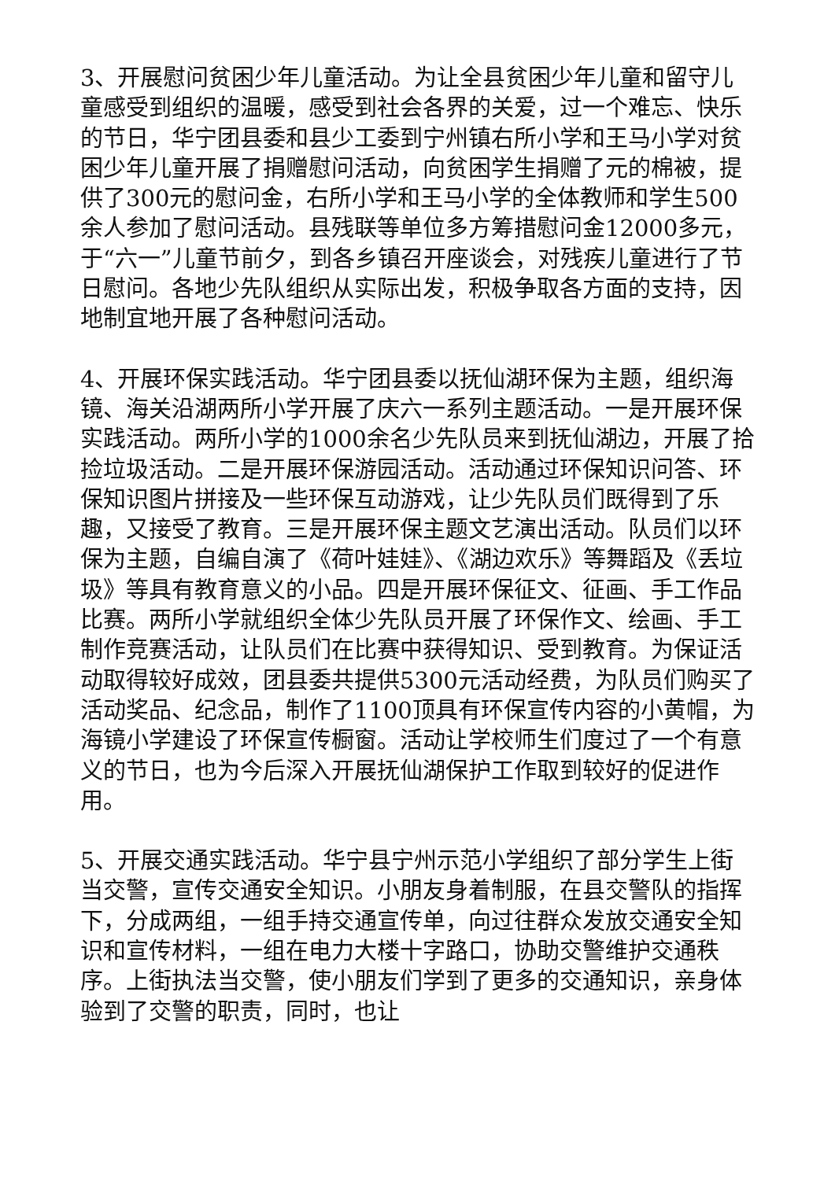3、开展慰问贫困少年儿童活动。为让全县贫困少年儿童和留守儿童感受到组织的温暖，感受到社会各界的关爱，过一个难忘、快乐的节日，华宁团县委和县少工委到宁州镇右所小学和王马小学对贫困少年儿童开展了捐赠慰问活动，向贫困学生捐赠了元的棉被，提供了300元的慰问金，右所小学和王马小学的全体教师和学生500余人参加了慰问活动。县残联等单位多方筹措慰问金12000多元，于“六一”儿童节前夕，到各乡镇召开座谈会，对残疾儿童进行了节日慰问。各地少先队组织从实际出发，积极争取各方面的支持，因地制宜地开展了各种慰问活动。
4、开展环保实践活动。华宁团县委以抚仙湖环保为主题，组织海镜、海关沿湖两所小学开展了庆六一系列主题活动。一是开展环保实践活动。两所小学的1000余名少先队员来到抚仙湖边，开展了拾捡垃圾活动。二是开展环保游园活动。活动通过环保知识问答、环保知识图片拼接及一些环保互动游戏，让少先队员们既得到了乐趣，又接受了教育。三是开展环保主题文艺演出活动。队员们以环保为主题，自编自演了《荷叶娃娃》、《湖边欢乐》等舞蹈及《丢垃圾》等具有教育意义的小品。四是开展环保征文、征画、手工作品比赛。两所小学就组织全体少先队员开展了环保作文、绘画、手工制作竞赛活动，让队员们在比赛中获得知识、受到教育。为保证活动取得较好成效，团县委共提供5300元活动经费，为队员们购买了活动奖品、纪念品，制作了1100顶具有环保宣传内容的小黄帽，为海镜小学建设了环保宣传橱窗。活动让学校师生们度过了一个有意义的节日，也为今后深入开展抚仙湖保护工作取到较好的促进作用。
5、开展交通实践活动。华宁县宁州示范小学组织了部分学生上街当交警，宣传交通安全知识。小朋友身着制服，在县交警队的指挥下，分成两组，一组手持交通宣传单，向过往群众发放交通安全知识和宣传材料，一组在电力大楼十字路口，协助交警维护交通秩序。上街执法当交警，使小朋友们学到了更多的交通知识，亲身体验到了交警的职责，同时，也让